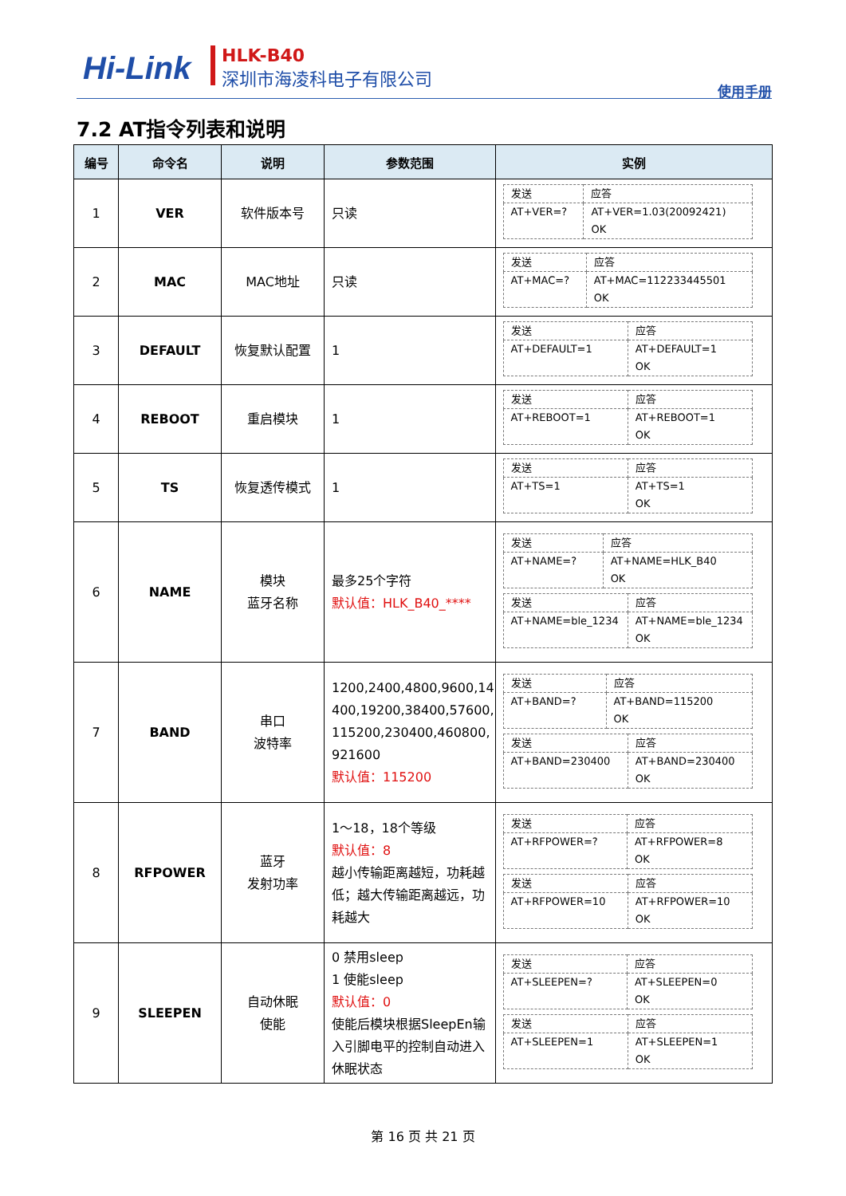Hi-Link HLK-B40
深圳市海凌科电子有限公司
使用手册
7.2 AT指令列表和说明
| 编号 | 命令名 | 说明 | 参数范围 | 实例 |
| --- | --- | --- | --- | --- |
| 1 | VER | 软件版本号 | 只读 | / 发送 / 应答 / / AT+VER=? / AT+VER=1.03(20092421) OK / |
| 2 | MAC | MAC地址 | 只读 | / 发送 / 应答 / / AT+MAC=? / AT+MAC=112233445501 OK / |
| 3 | DEFAULT | 恢复默认配置 | 1 | / 发送 / 应答 / / AT+DEFAULT=1 / AT+DEFAULT=1 OK / |
| 4 | REBOOT | 重启模块 | 1 | / 发送 / 应答 / / AT+REBOOT=1 / AT+REBOOT=1 OK / |
| 5 | TS | 恢复透传模式 | 1 | / 发送 / 应答 / / AT+TS=1 / AT+TS=1 OK / |
| 6 | NAME | 模块 蓝牙名称 | 最多25个字符 默认值：HLK_B40_**** | / 发送 / 应答 / / AT+NAME=? / AT+NAME=HLK_B40 OK / / 发送 / 应答 / / AT+NAME=ble_1234 / AT+NAME=ble_1234 OK / |
| 7 | BAND | 串口 波特率 | 1200,2400,4800,9600,14 400,19200,38400,57600, 115200,230400,460800, 921600 默认值：115200 | / 发送 / 应答 / / AT+BAND=? / AT+BAND=115200 OK / / 发送 / 应答 / / AT+BAND=230400 / AT+BAND=230400 OK / |
| 8 | RFPOWER | 蓝牙 发射功率 | 1～18，18个等级 默认值：8 越小传输距离越短，功耗越低；越大传输距离越远，功耗越大 | / 发送 / 应答 / / AT+RFPOWER=? / AT+RFPOWER=8 OK / / 发送 / 应答 / / AT+RFPOWER=10 / AT+RFPOWER=10 OK / |
| 9 | SLEEPEN | 自动休眠 使能 | 0 禁用sleep 1 使能sleep 默认值：0 使能后模块根据SleepEn输入引脚电平的控制自动进入休眠状态 | / 发送 / 应答 / / AT+SLEEPEN=? / AT+SLEEPEN=0 OK / / 发送 / 应答 / / AT+SLEEPEN=1 / AT+SLEEPEN=1 OK / |
第 16 页 共 21 页